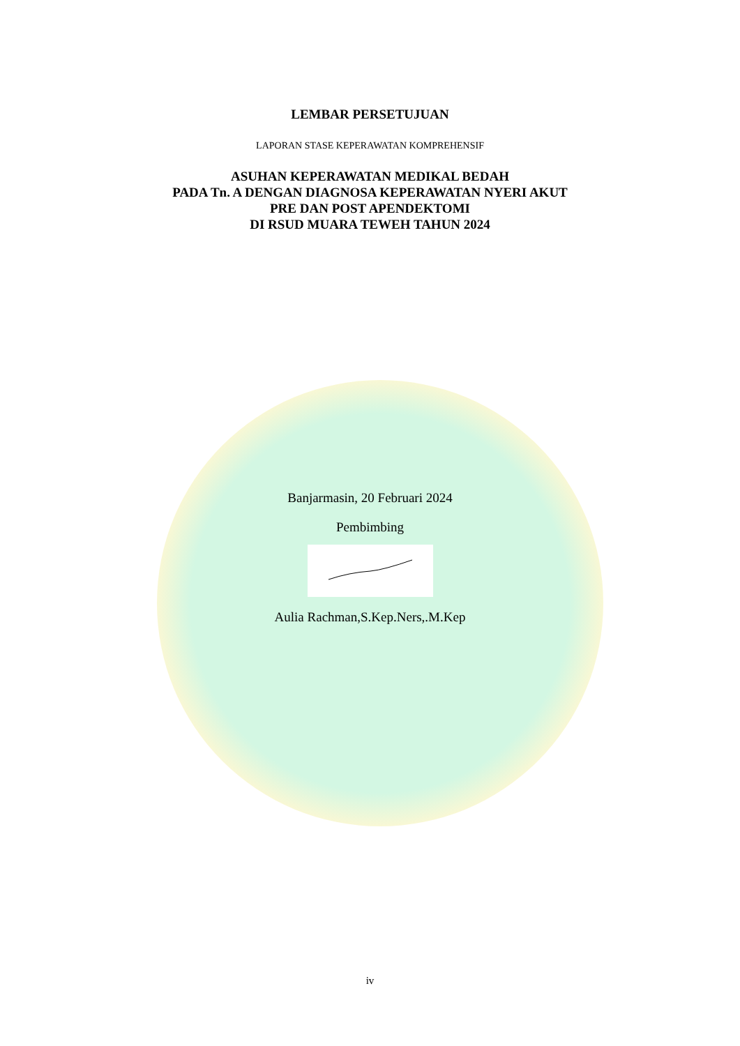LEMBAR PERSETUJUAN
LAPORAN STASE KEPERAWATAN KOMPREHENSIF
ASUHAN KEPERAWATAN MEDIKAL BEDAH
PADA Tn. A DENGAN DIAGNOSA KEPERAWATAN NYERI AKUT
PRE DAN POST APENDEKTOMI
DI RSUD MUARA TEWEH TAHUN 2024
Banjarmasin, 20 Februari 2024
Pembimbing
Aulia Rachman,S.Kep.Ners,.M.Kep
iv